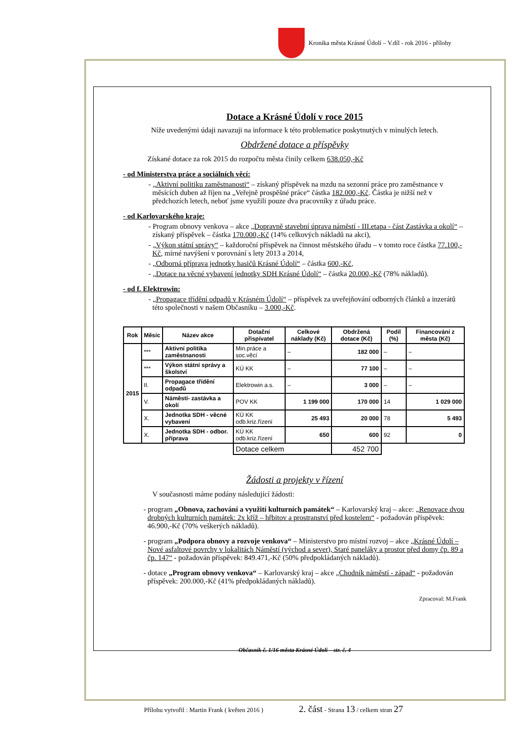Kronika města Krásné Údolí – V.díl - rok 2016 - přílohy
Dotace a Krásné Údolí v roce 2015
Níže uvedenými údaji navazuji na informace k této problematice poskytnutých v minulých letech.
Obdržené dotace a příspěvky
Získané dotace za rok 2015 do rozpočtu města činily celkem 638.050,-Kč
- od Ministerstva práce a sociálních věcí:
- „Aktivní politiku zaměstnanosti“ – získaný příspěvek na mzdu na sezonní práce pro zaměstnance v měsících duben až říjen na „Veřejně prospěšné práce“ částka 182.000,-Kč. Částka je nižší než v předchozích letech, neboť jsme využili pouze dva pracovníky z úřadu práce.
- od Karlovarského kraje:
- Program obnovy venkova – akce „Dopravně stavební úprava náměstí - III.etapa - část Zastávka a okolí“ – získaný příspěvek – částka 170.000,-Kč (14% celkových nákladů na akci),
- „Výkon státní správy“ – každoroční příspěvek na činnost městského úřadu – v tomto roce částka 77.100,-Kč, mírné navýšení v porovnání s lety 2013 a 2014,
- „Odborná příprava jednotky hasičů Krásné Údolí“ – částka 600,-Kč,
- „Dotace na věcné vybavení jednotky SDH Krásné Údolí“ – částka 20.000,-Kč (78% nákladů).
- od f. Elektrowin:
- „Propagace třídění odpadů v Krásném Údolí“ – příspěvek za uveřejňování odborných článků a inzerátů této společnosti v našem Občasníku – 3.000,-Kč.
| Rok | Měsíc | Název akce | Dotační přispívatel | Celkové náklady (Kč) | Obdržená dotace (Kč) | Podíl (%) | Financování z města (Kč) |
| --- | --- | --- | --- | --- | --- | --- | --- |
| 2015 | *** | Aktivní politika zaměstnanosti | Min.práce a soc.věcí | – | 182 000 | – | – |
| | *** | Výkon státní správy a školství | KÚ KK | – | 77 100 | – | – |
| | II. | Propagace třídění odpadů | Elektrowin a.s. | – | 3 000 | – | – |
| | V. | Náměstí- zastávka a okolí | POV KK | 1 199 000 | 170 000 | 14 | 1 029 000 |
| | X. | Jednotka SDH - věcné vybavení | KÚ KK odb.kriz.řízení | 25 493 | 20 000 | 78 | 5 493 |
| | X. | Jednotka SDH - odbor. příprava | KÚ KK odb.kriz.řízení | 650 | 600 | 92 | 0 |
| | | | Dotace celkem | | 452 700 | | |
Žádosti a projekty v řízení
V současnosti máme podány následující žádosti:
- program „Obnova, zachování a využití kulturních památek“ – Karlovarský kraj – akce: „Renovace dvou drobných kulturních památek: 2x kříž – hřbitov a prostranství před kostelem“ - požadován příspěvek: 46.900,-Kč (70% veškerých nákladů).
- program „Podpora obnovy a rozvoje venkova“ – Ministerstvo pro místní rozvoj – akce „Krásné Údolí – Nové asfaltové povrchy v lokalitách Náměstí (východ a sever), Staré paneláky a prostor před domy čp. 89 a čp. 147“ - požadován příspěvek: 849.471,-Kč (50% předpokládaných nákladů).
- dotace „Program obnovy venkova“ – Karlovarský kraj – akce „Chodník náměstí - západ“ - požadován příspěvek: 200.000,-Kč (41% předpokládaných nákladů).
Zpracoval: M.Frank
Občasník č. 1/16 města Krásné Údolí – str. č. 4
Přílohu vytvořil : Martin Frank ( květen 2016 ) 2. část - Strana 13 / celkem stran 27